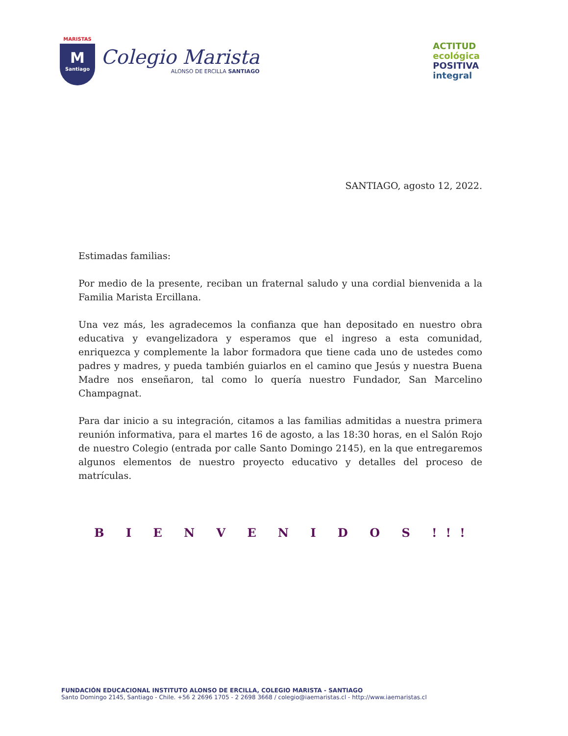MARISTAS
M
Santiago
Colegio Marista
ALONSO DE ERCILLA SANTIAGO
ACTITUD
ecológica
POSITIVA
integral
SANTIAGO, agosto 12, 2022.
Estimadas familias:
Por medio de la presente, reciban un fraternal saludo y una cordial bienvenida a la Familia Marista Ercillana.
Una vez más, les agradecemos la confianza que han depositado en nuestro obra educativa y evangelizadora y esperamos que el ingreso a esta comunidad, enriquezca y complemente la labor formadora que tiene cada uno de ustedes como padres y madres, y pueda también guiarlos en el camino que Jesús y nuestra Buena Madre nos enseñaron, tal como lo quería nuestro Fundador, San Marcelino Champagnat.
Para dar inicio a su integración, citamos a las familias admitidas a nuestra primera reunión informativa, para el martes 16 de agosto, a las 18:30 horas, en el Salón Rojo de nuestro Colegio (entrada por calle Santo Domingo 2145), en la que entregaremos algunos elementos de nuestro proyecto educativo y detalles del proceso de matrículas.
B I E N V E N I D O S !!!
FUNDACIÓN EDUCACIONAL INSTITUTO ALONSO DE ERCILLA, COLEGIO MARISTA - SANTIAGO
Santo Domingo 2145, Santiago - Chile. +56 2 2696 1705 - 2 2698 3668 / colegio@iaemaristas.cl - http://www.iaemaristas.cl